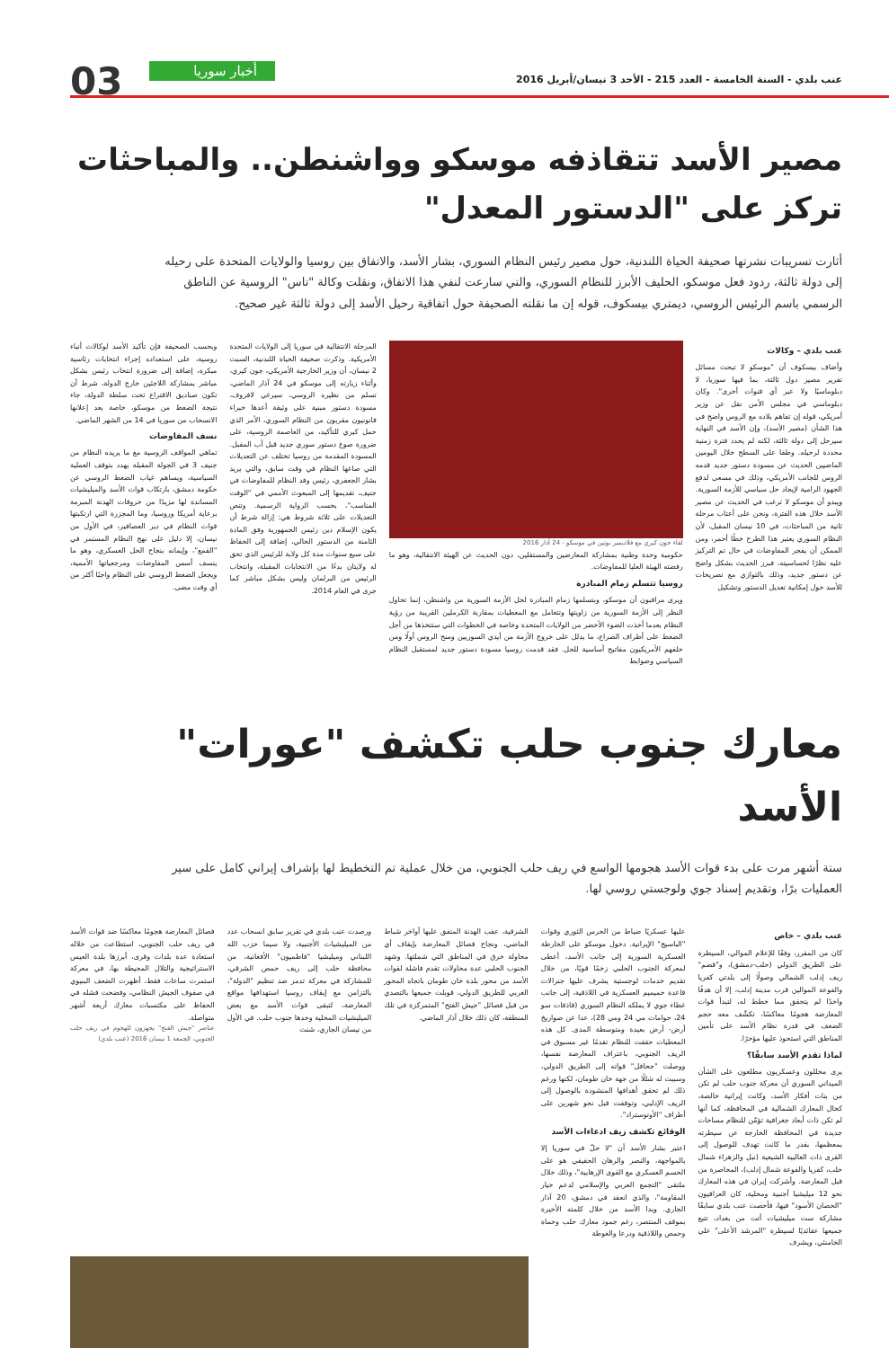عنب بلدي - السنة الخامسة - العدد 215 - الأحد 3 نيسان/أبريل 2016
أخبار سوريا
03
مصير الأسد تتقاذفه موسكو وواشنطن.. والمباحثات تركز على "الدستور المعدل"
أثارت تسريبات نشرتها صحيفة الحياة اللندنية، حول مصير رئيس النظام السوري، بشار الأسد، والاتفاق بين روسيا والولايات المتحدة على رحيله إلى دولة ثالثة، ردود فعل موسكو، الحليف الأبرز للنظام السوري، والتي سارعت لنفي هذا الاتفاق، ونقلت وكالة "تاس" الروسية عن الناطق الرسمي باسم الرئيس الروسي، ديمتري بيسكوف، قوله إن ما نقلته الصحيفة حول اتفاقية رحيل الأسد إلى دولة ثالثة غير صحيح.
عنب بلدي – وكالات
وأضاف بيسكوف أن "موسكو لا تبحث مسائل تقرير مصير دول ثالثة، بما فيها سوريا، لا دبلوماسيًا ولا عبر أي قنوات أخرى". وكان دبلوماسي في مجلس الأمن نقل عن وزير أمريكي، قوله إن تفاهم بلاده مع الروس واضح في هذا الشأن (مصير الأسد)، وإن الأسد في النهاية سيرحل إلى دولة ثالثة، لكنه لم يحدد فترة زمنية محددة لرحيله. وطفا على السطح خلال اليومين الماضيين الحديث عن مسودة دستور جديد قدمه الروس للجانب الأمريكي، وذلك في مسعى لدفع الجهود الرامية لإيجاد حل سياسي للأزمة السورية. ويبدو أن موسكو لا ترغب في الحديث عن مصير الأسد خلال هذه الفترة، ونحن على أعتاب مرحلة ثانية من المباحثات، في 10 نيسان المقبل، لأن النظام السوري يعتبر هذا الطرح خطًا أحمر، ومن الممكن أن يفجر المفاوضات في حال تم التركيز عليه نظرًا لحساسيته، فبرز الحديث بشكل واضح عن دستور جديد، وذلك بالتوازي مع تصريحات للأسد حول إمكانية تعديل الدستور وتشكيل
لقاء جون كيري مع فلاديمير بوتين في موسكو - 24 آذار 2016
حكومية وحدة وطنية بمشاركة المعارضين والمستقلين، دون الحديث عن الهيئة الانتقالية، وهو ما رفضته الهيئة العليا للمفاوضات.
روسيا تتسلم زمام المبادرة
ويرى مراقبون أن موسكو، وبتسلمها زمام المبادرة لحل الأزمة السورية من واشنطن، إنما تحاول النظر إلى الأزمة السورية من زاويتها وتتعامل مع المعطيات بمقاربة الكرملين القريبة من رؤية النظام بعدما أخذت الضوء الأخضر من الولايات المتحدة وخاصة في الخطوات التي ستتخذها من أجل الضغط على أطراف الصراع، ما يدلل على خروج الأزمة من أيدي السوريين ومنح الروس أولًا ومن خلفهم الأمريكيون مفاتيح أساسية للحل. فقد قدمت روسيا مسودة دستور جديد لمستقبل النظام السياسي وضوابط
المرحلة الانتقالية في سوريا إلى الولايات المتحدة الأمريكية. وذكرت صحيفة الحياة اللندنية، السبت 2 نيسان، أن وزير الخارجية الأمريكي، جون كيري، وأثناء زيارته إلى موسكو في 24 آذار الماضي، تسلم من نظيره الروسي، سيرغي لافروف، مسودة دستور مبنية على وثيقة أعدها خبراء قانونيون مقربون من النظام السوري، الأمر الذي حمل كيري للتأكيد، من العاصمة الروسية، على ضرورة صوغ دستور سوري جديد قبل آب المقبل. المسودة المقدمة من روسيا تختلف عن التعديلات التي صاغها النظام في وقت سابق، والتي يريد بشار الجعفري، رئيس وفد النظام للمفاوضات في جنيف، تقديمها إلى المبعوث الأممي في "الوقت المناسب"، بحسب الرواية الرسمية. وتنص التعديلات على ثلاثة شروط هي: إزالة شرط أن يكون الإسلام دين رئيس الجمهورية وفق المادة الثامنة من الدستور الحالي، إضافة إلى الحفاظ على سبع سنوات مدة كل ولاية للرئيس الذي تحق له ولايتان بدءًا من الانتخابات المقبلة، وانتخاب الرئيس من البرلمان وليس بشكل مباشر كما جرى في العام 2014.
وبحسب الصحيفة فإن تأكيد الأسد لوكالات أنباء روسية، على استعداده إجراء انتخابات رئاسية مبكرة، إضافة إلى ضرورة انتخاب رئيس بشكل مباشر بمشاركة اللاجئين خارج الدولة، شرط أن تكون صناديق الاقتراع تحت سلطة الدولة، جاء نتيجة الضغط من موسكو، خاصة بعد إعلانها الانسحاب من سوريا في 14 من الشهر الماضي.
نسف المفاوضات
تماهي المواقف الروسية مع ما يريده النظام من جنيف 3 في الجولة المقبلة يهدد بتوقف العملية السياسية، ويساهم غياب الضغط الروسي عن حكومة دمشق، بارتكاب قوات الأسد والميليشيات المساندة لها مزيدًا من خروقات الهدنة المبرمة برعاية أمريكا وروسيا، وما المجزرة التي ارتكبتها قوات النظام في دير العصافير، في الأول من نيسان، إلا دليل على نهج النظام المستمر في "القمع"، وإيمانه بنجاح الحل العسكري، وهو ما ينسف أسس المفاوضات ومرجعياتها الأممية، ويجعل الضغط الروسي على النظام واجبًا أكثر من أي وقت مضى.
معارك جنوب حلب تكشف "عورات" الأسد
ستة أشهر مرت على بدء قوات الأسد هجومها الواسع في ريف حلب الجنوبي، من خلال عملية تم التخطيط لها بإشراف إيراني كامل على سير العمليات برًا، وتقديم إسناد جوي ولوجستي روسي لها.
عنب بلدي – خاص
كان من المقرر، وفقًا للإعلام الموالي، السيطرة على الطريق الدولي (حلب-دمشق)، و"قضم" ريف إدلب الشمالي وصولًا إلى بلدتي كفريا والفوعة الموالين قرب مدينة إدلب، إلا أن هدفًا واحدًا لم يتحقق مما خطط له، لتبدأ قوات المعارضة هجومًا معاكسًا، تكشّف معه حجم الضعف في قدرة نظام الأسد على تأمين المناطق التي استحوذ عليها مؤخرًا.
لماذا تقدم الأسد سابقًا؟
يرى محللون وعسكريون مطلعون على الشأن الميداني السوري أن معركة جنوب حلب لم تكن من بنات أفكار الأسد، وكانت إيرانية خالصة، كحال المعارك الشمالية في المحافظة، كما أنها لم تكن ذات أبعاد جغرافية تؤمّن للنظام مساحات جديدة في المحافظة الخارجة عن سيطرته بمعظمها، بقدر ما كانت تهدف للوصول إلى القرى ذات الغالبية الشيعية (نبل والزهراء شمال حلب، كفريا والفوعة شمال إدلب)، المحاصرة من قبل المعارضة. وأشركت إيران في هذه المعارك نحو 12 ميليشيا أجنبية ومحلية، كان العراقيون "الحصان الأسود" فيها، فأحصت عنب بلدي سابقًا مشاركة ست ميليشيات أتت من بغداد، تتبع جميعها عقائديًا لسيطرة "المرشد الأعلى" علي الخامنئي، ويشرف
عليها عسكريًا ضباط من الحرس الثوري وقوات "الباسيج" الإيرانية. دخول موسكو على الخارطة العسكرية السورية إلى جانب الأسد، أعطى لمعركة الجنوب الحلبي زخمًا قويًا، من خلال تقديم خدمات لوجستية يشرف عليها جنرالات قاعدة حميميم العسكرية في اللاذقية، إلى جانب غطاء جوي لا يملكه النظام السوري (قاذفات سو 24، حوامات مي 24 ومي 28)، عدا عن صواريخ أرض- أرض بعيدة ومتوسطة المدى. كل هذه المعطيات حققت للنظام تقدمًا غير مسبوق في الريف الجنوبي، باعتراف المعارضة نفسها، ووصلت "جحافل" قواته إلى الطريق الدولي، وسببت له شللًا من جهة خان طومان، لكنها ورغم ذلك لم تحقق أهدافها المنشودة بالوصول إلى الريف الإدلبي، وتوقفت قبل نحو شهرين على أطراف "الأوتوستراد".
الوقائع تكشف زيف ادعاءات الأسد
اعتبر بشار الأسد أن "لا حلّ في سوريا إلا بالمواجهة، والنصر والرهان الحقيقي هو على الحسم العسكري مع القوى الإرهابية"، وذلك خلال ملتقى "التجمع العربي والإسلامي لدعم خيار المقاومة"، والذي انعقد في دمشق، 20 آذار الجاري. وبدا الأسد من خلال كلمته الأخيرة بموقف المنتصر، رغم جمود معارك حلب وحماة وحمص واللاذقية ودرعا والغوطة
الشرقية، عقب الهدنة المتفق عليها أواخر شباط الماضي، ونجاح فصائل المعارضة بإيقاف أي محاولة خرق في المناطق التي شملتها. وشهد الجنوب الحلبي عدة محاولات تقدم فاشلة لقوات الأسد من محور بلدة خان طومان باتجاه المحور الغربي للطريق الدولي، قوبلت جميعها بالتصدي من قبل فصائل "جيش الفتح" المتمركزة في تلك المنطقة، كان ذلك خلال آذار الماضي.
ورصدت عنب بلدي في تقرير سابق انسحاب عدد من الميليشيات الأجنبية، ولا سيما حزب الله اللبناني وميليشيا "فاطميون" الأفغانية، من محافظة حلب إلى ريف حمص الشرقي، للمشاركة في معركة تدمر ضد تنظيم "الدولة"، بالتزامن مع إيقاف روسيا استهدافها مواقع المعارضة، لتبقى قوات الأسد مع بعض الميليشيات المحلية وحدها جنوب حلب. في الأول من نيسان الجاري، شنت
فصائل المعارضة هجومًا معاكسًا ضد قوات الأسد في ريف حلب الجنوبي، استطاعت من خلاله استعادة عدة بلدات وقرى، أبرزها بلدة العيس الاستراتيجية والتلال المحيطة بها، في معركة استمرت ساعات فقط، أظهرت الضعف البنيوي في صفوف الجيش النظامي، وفضحت فشله في الحفاظ على مكتسبات معارك أربعة أشهر متواصلة.
عناصر "جيش الفتح" يجهزون للهجوم في ريف حلب الجنوبي، الجمعة 1 نيسان 2016 (عنب بلدي)